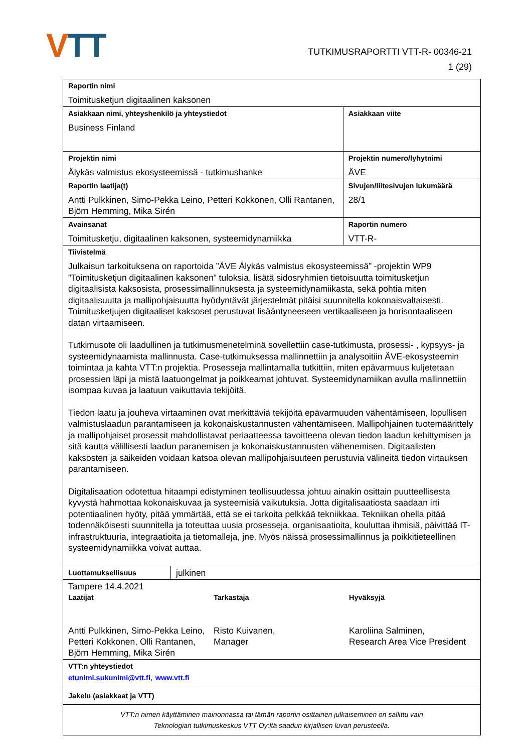VTT
TUTKIMUSRAPORTTI VTT-R- 00346-21
1 (29)
| Raportin nimi Toimitusketjun digitaalinen kaksonen | | |
| Asiakkaan nimi, yhteyshenkilö ja yhteystiedot Business Finland | | Asiakkaan viite |
| Projektin nimi Älykäs valmistus ekosysteemissä - tutkimushanke | | Projektin numero/lyhytnimi ÄVE |
| Raportin laatija(t) Antti Pulkkinen, Simo-Pekka Leino, Petteri Kokkonen, Olli Rantanen, Björn Hemming, Mika Sirén | | Sivujen/liitesivujen lukumäärä 28/1 |
| Avainsanat Toimitusketju, digitaalinen kaksonen, systeemidynamiikka | | Raportin numero VTT-R- |
| Tiivistelmä Julkaisun tarkoituksena on raportoida ”ÄVE Älykäs valmistus ekosysteemissä” -projektin WP9 ”Toimitusketjun digitaalinen kaksonen” tuloksia, lisätä sidosryhmien tietoisuutta toimitusketjun digitaalisista kaksosista, prosessimallinnuksesta ja systeemidynamiikasta, sekä pohtia miten digitaalisuutta ja mallipohjaisuutta hyödyntävät järjestelmät pitäisi suunnitella kokonaisvaltaisesti. Toimitusketjujen digitaaliset kaksoset perustuvat lisääntyneeseen vertikaaliseen ja horisontaaliseen datan virtaamiseen. Tutkimusote oli laadullinen ja tutkimusmenetelminä sovellettiin case-tutkimusta, prosessi- , kypsyys- ja systeemidynaamista mallinnusta. Case-tutkimuksessa mallinnettiin ja analysoitiin ÄVE-ekosysteemin toimintaa ja kahta VTT:n projektia. Prosesseja mallintamalla tutkittiin, miten epävarmuus kuljetetaan prosessien läpi ja mistä laatuongelmat ja poikkeamat johtuvat. Systeemidynamiikan avulla mallinnettiin isompaa kuvaa ja laatuun vaikuttavia tekijöitä. Tiedon laatu ja jouheva virtaaminen ovat merkittäviä tekijöitä epävarmuuden vähentämiseen, lopullisen valmistuslaadun parantamiseen ja kokonaiskustannusten vähentämiseen. Mallipohjainen tuotemäärittely ja mallipohjaiset prosessit mahdollistavat periaatteessa tavoitteena olevan tiedon laadun kehittymisen ja sitä kautta välillisesti laadun paranemisen ja kokonaiskustannusten vähenemisen. Digitaalisten kaksosten ja säikeiden voidaan katsoa olevan mallipohjaisuuteen perustuvia välineitä tiedon virtauksen parantamiseen. Digitalisaation odotettua hitaampi edistyminen teollisuudessa johtuu ainakin osittain puutteellisesta kyvystä hahmottaa kokonaiskuvaa ja systeemisiä vaikutuksia. Jotta digitalisaatiosta saadaan irti potentiaalinen hyöty, pitää ymmärtää, että se ei tarkoita pelkkää tekniikkaa. Tekniikan ohella pitää todennäköisesti suunnitella ja toteuttaa uusia prosesseja, organisaatioita, kouluttaa ihmisiä, päivittää IT-infrastruktuuria, integraatioita ja tietomalleja, jne. Myös näissä prosessimallinnus ja poikkitieteellinen systeemidynamiikka voivat auttaa. | | |
| Luottamuksellisuus | julkinen | |
| Tampere 14.4.2021 / Laatijat Antti Pulkkinen, Simo-Pekka Leino, Petteri Kokkonen, Olli Rantanen, Björn Hemming, Mika Sirén / Tarkastaja Risto Kuivanen, Manager / Hyväksyjä Karoliina Salminen, Research Area Vice President / | | |
| VTT:n yhteystiedot etunimi.sukunimi@vtt.fi , www.vtt.fi | | |
| Jakelu (asiakkaat ja VTT) | | |
| VTT:n nimen käyttäminen mainonnassa tai tämän raportin osittainen julkaiseminen on sallittu vain Teknologian tutkimuskeskus VTT Oy:ltä saadun kirjallisen luvan perusteella. | | |